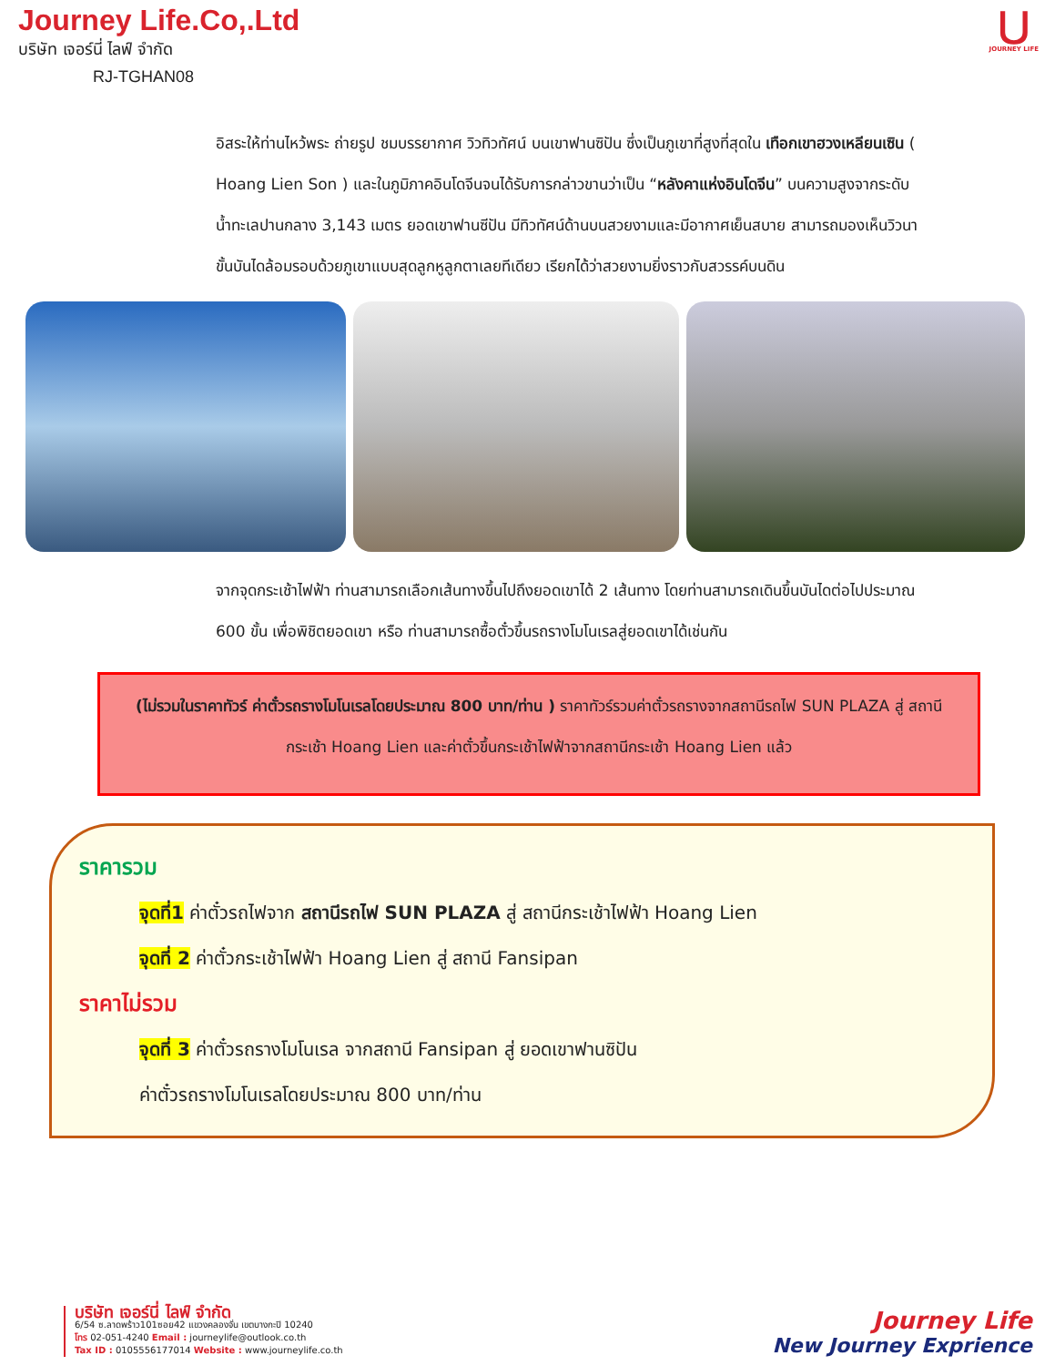Journey Life.Co,.Ltd
บริษัท เจอร์นี่ ไลฟ์ จำกัด
RJ-TGHAN08
⋃
JOURNEY LIFE
อิสระให้ท่านไหว้พระ ถ่ายรูป ชมบรรยากาศ วิวทิวทัศน์ บนเขาฟานซิปัน ซึ่งเป็นภูเขาที่สูงที่สุดใน เทือกเขาฮวงเหลียนเซิน ( Hoang Lien Son ) และในภูมิภาคอินโดจีนจนได้รับการกล่าวขานว่าเป็น “หลังคาแห่งอินโดจีน” บนความสูงจากระดับน้ำทะเลปานกลาง 3,143 เมตร ยอดเขาฟานซีปัน มีทิวทัศน์ด้านบนสวยงามและมีอากาศเย็นสบาย สามารถมองเห็นวิวนาขั้นบันไดล้อมรอบด้วยภูเขาแบบสุดลูกหูลูกตาเลยทีเดียว เรียกได้ว่าสวยงามยิ่งราวกับสวรรค์บนดิน
จากจุดกระเช้าไฟฟ้า ท่านสามารถเลือกเส้นทางขึ้นไปถึงยอดเขาได้ 2 เส้นทาง โดยท่านสามารถเดินขึ้นบันไดต่อไปประมาณ 600 ขั้น เพื่อพิชิตยอดเขา หรือ ท่านสามารถซื้อตั๋วขึ้นรถรางโมโนเรลสู่ยอดเขาได้เช่นกัน
(ไม่รวมในราคาทัวร์ ค่าตั๋วรถรางโมโนเรลโดยประมาณ 800 บาท/ท่าน ) ราคาทัวร์รวมค่าตั๋วรถรางจากสถานีรถไฟ SUN PLAZA สู่ สถานีกระเช้า Hoang Lien และค่าตั๋วขึ้นกระเช้าไฟฟ้าจากสถานีกระเช้า Hoang Lien แล้ว
ราคารวม
จุดที่1 ค่าตั๋วรถไฟจาก สถานีรถไฟ SUN PLAZA สู่ สถานีกระเช้าไฟฟ้า Hoang Lien
จุดที่ 2 ค่าตั๋วกระเช้าไฟฟ้า Hoang Lien สู่ สถานี Fansipan
ราคาไม่รวม
จุดที่ 3 ค่าตั๋วรถรางโมโนเรล จากสถานี Fansipan สู่ ยอดเขาฟานซิปัน
ค่าตั๋วรถรางโมโนเรลโดยประมาณ 800 บาท/ท่าน
บริษัท เจอร์นี่ ไลฟ์ จำกัด
6/54 ซ.ลาดพร้าว101ซอย42 แขวงคลองจั่น เขตบางกะปิ 10240
โทร 02-051-4240 Email : journeylife@outlook.co.th
Tax ID : 0105556177014 Website : www.journeylife.co.th
Journey Life
New Journey Exprience